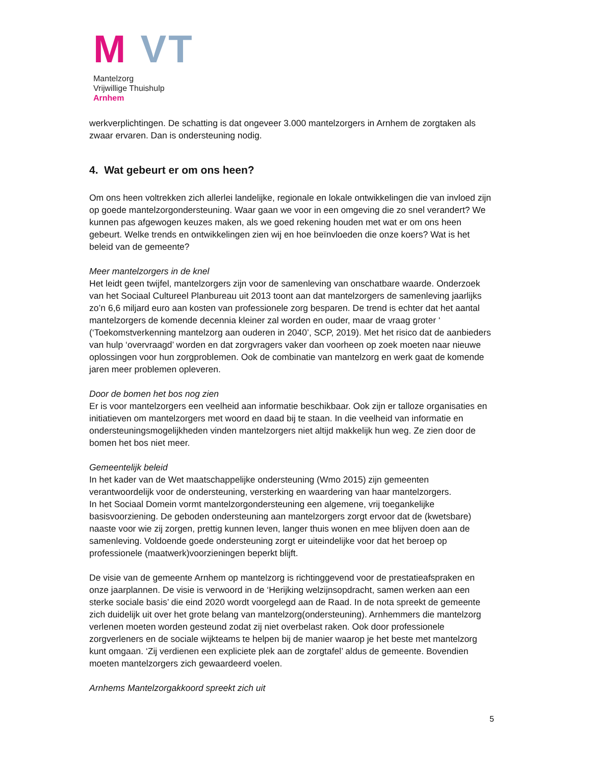M VT
Mantelzorg
Vrijwillige Thuishulp
Arnhem
werkverplichtingen. De schatting is dat ongeveer 3.000 mantelzorgers in Arnhem de zorgtaken als zwaar ervaren. Dan is ondersteuning nodig.
4. Wat gebeurt er om ons heen?
Om ons heen voltrekken zich allerlei landelijke, regionale en lokale ontwikkelingen die van invloed zijn op goede mantelzorgondersteuning. Waar gaan we voor in een omgeving die zo snel verandert? We kunnen pas afgewogen keuzes maken, als we goed rekening houden met wat er om ons heen gebeurt. Welke trends en ontwikkelingen zien wij en hoe beïnvloeden die onze koers? Wat is het beleid van de gemeente?
Meer mantelzorgers in de knel
Het leidt geen twijfel, mantelzorgers zijn voor de samenleving van onschatbare waarde. Onderzoek van het Sociaal Cultureel Planbureau uit 2013 toont aan dat mantelzorgers de samenleving jaarlijks zo’n 6,6 miljard euro aan kosten van professionele zorg besparen. De trend is echter dat het aantal mantelzorgers de komende decennia kleiner zal worden en ouder, maar de vraag groter ‘ (‘Toekomstverkenning mantelzorg aan ouderen in 2040’, SCP, 2019). Met het risico dat de aanbieders van hulp ‘overvraagd’ worden en dat zorgvragers vaker dan voorheen op zoek moeten naar nieuwe oplossingen voor hun zorgproblemen. Ook de combinatie van mantelzorg en werk gaat de komende jaren meer problemen opleveren.
Door de bomen het bos nog zien
Er is voor mantelzorgers een veelheid aan informatie beschikbaar. Ook zijn er talloze organisaties en initiatieven om mantelzorgers met woord en daad bij te staan. In die veelheid van informatie en ondersteuningsmogelijkheden vinden mantelzorgers niet altijd makkelijk hun weg. Ze zien door de bomen het bos niet meer.
Gemeentelijk beleid
In het kader van de Wet maatschappelijke ondersteuning (Wmo 2015) zijn gemeenten verantwoordelijk voor de ondersteuning, versterking en waardering van haar mantelzorgers.
In het Sociaal Domein vormt mantelzorgondersteuning een algemene, vrij toegankelijke basisvoorziening. De geboden ondersteuning aan mantelzorgers zorgt ervoor dat de (kwetsbare) naaste voor wie zij zorgen, prettig kunnen leven, langer thuis wonen en mee blijven doen aan de samenleving. Voldoende goede ondersteuning zorgt er uiteindelijke voor dat het beroep op professionele (maatwerk)voorzieningen beperkt blijft.
De visie van de gemeente Arnhem op mantelzorg is richtinggevend voor de prestatieafspraken en onze jaarplannen. De visie is verwoord in de ‘Herijking welzijnsopdracht, samen werken aan een sterke sociale basis’ die eind 2020 wordt voorgelegd aan de Raad. In de nota spreekt de gemeente zich duidelijk uit over het grote belang van mantelzorg(ondersteuning). Arnhemmers die mantelzorg verlenen moeten worden gesteund zodat zij niet overbelast raken. Ook door professionele zorgverleners en de sociale wijkteams te helpen bij de manier waarop je het beste met mantelzorg kunt omgaan. ‘Zij verdienen een expliciete plek aan de zorgtafel’ aldus de gemeente. Bovendien moeten mantelzorgers zich gewaardeerd voelen.
Arnhems Mantelzorgakkoord spreekt zich uit
5